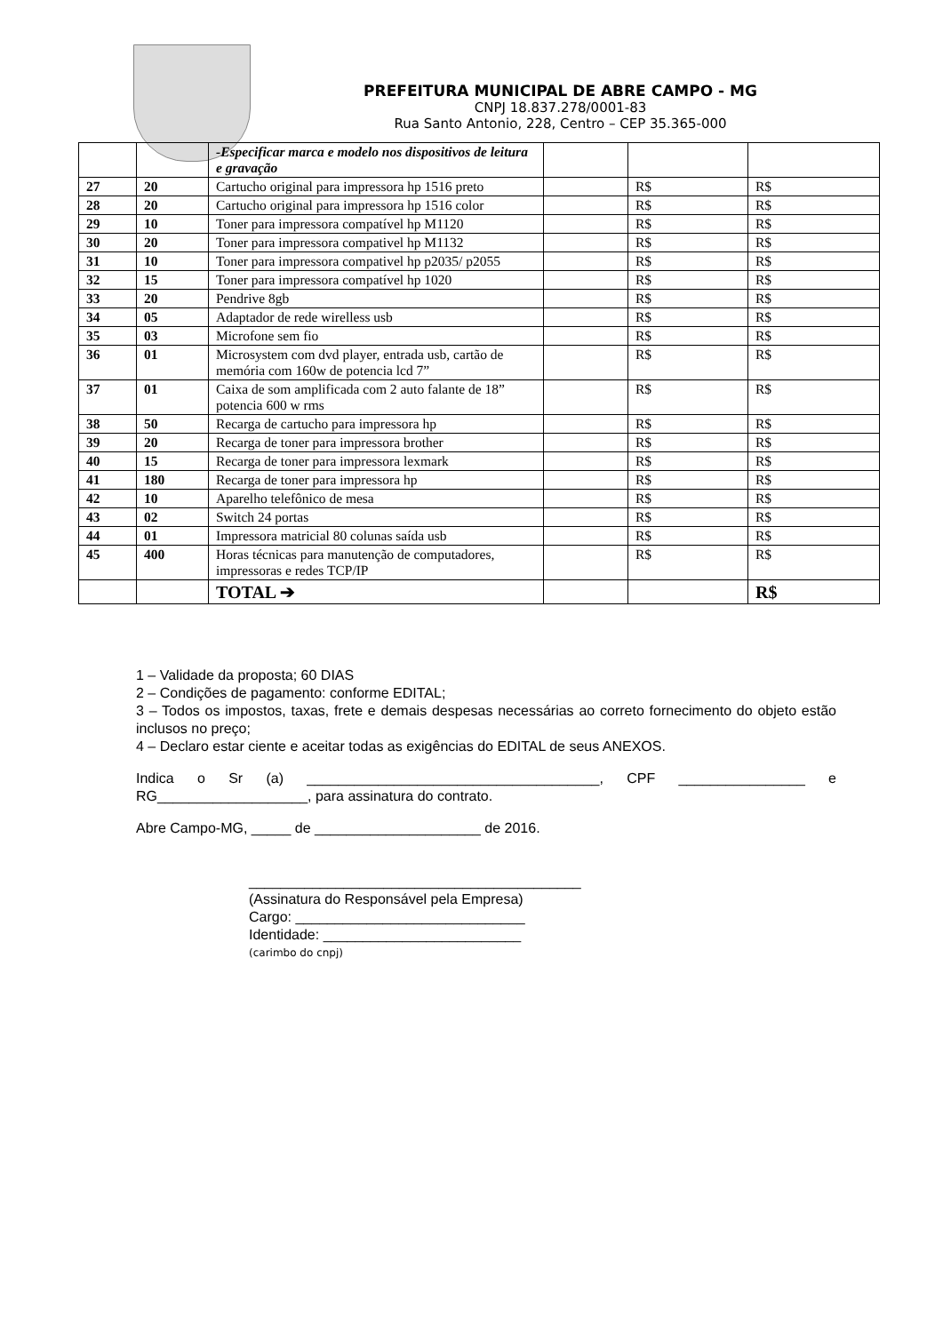PREFEITURA MUNICIPAL DE ABRE CAMPO - MG
CNPJ 18.837.278/0001-83
Rua Santo Antonio, 228, Centro – CEP 35.365-000
| | | -Especificar marca e modelo nos dispositivos de leitura e gravação | | | |
| 27 | 20 | Cartucho original para impressora hp 1516 preto | | R$ | R$ |
| 28 | 20 | Cartucho original para impressora hp 1516 color | | R$ | R$ |
| 29 | 10 | Toner para impressora compatível hp M1120 | | R$ | R$ |
| 30 | 20 | Toner para impressora compativel hp M1132 | | R$ | R$ |
| 31 | 10 | Toner para impressora compativel hp p2035/ p2055 | | R$ | R$ |
| 32 | 15 | Toner para impressora compatível hp 1020 | | R$ | R$ |
| 33 | 20 | Pendrive 8gb | | R$ | R$ |
| 34 | 05 | Adaptador de rede wirelless usb | | R$ | R$ |
| 35 | 03 | Microfone sem fio | | R$ | R$ |
| 36 | 01 | Microsystem com dvd player, entrada usb, cartão de memória com 160w de potencia lcd 7” | | R$ | R$ |
| 37 | 01 | Caixa de som amplificada com 2 auto falante de 18” potencia 600 w rms | | R$ | R$ |
| 38 | 50 | Recarga de cartucho para impressora hp | | R$ | R$ |
| 39 | 20 | Recarga de toner para impressora brother | | R$ | R$ |
| 40 | 15 | Recarga de toner para impressora lexmark | | R$ | R$ |
| 41 | 180 | Recarga de toner para impressora hp | | R$ | R$ |
| 42 | 10 | Aparelho telefônico de mesa | | R$ | R$ |
| 43 | 02 | Switch 24 portas | | R$ | R$ |
| 44 | 01 | Impressora matricial 80 colunas saída usb | | R$ | R$ |
| 45 | 400 | Horas técnicas para manutenção de computadores, impressoras e redes TCP/IP | | R$ | R$ |
| | | TOTAL ➔ | | | R$ |
1 – Validade da proposta; 60 DIAS
2 – Condições de pagamento: conforme EDITAL;
3 – Todos os impostos, taxas, frete e demais despesas necessárias ao correto fornecimento do objeto estão inclusos no preço;
4 – Declaro estar ciente e aceitar todas as exigências do EDITAL de seus ANEXOS.
Indica o Sr (a) _____________________________________, CPF ________________ e RG___________________, para assinatura do contrato.
Abre Campo-MG, _____ de _____________________ de 2016.
__________________________________________
(Assinatura do Responsável pela Empresa)
Cargo: _____________________________
Identidade: _________________________
(carimbo do cnpj)